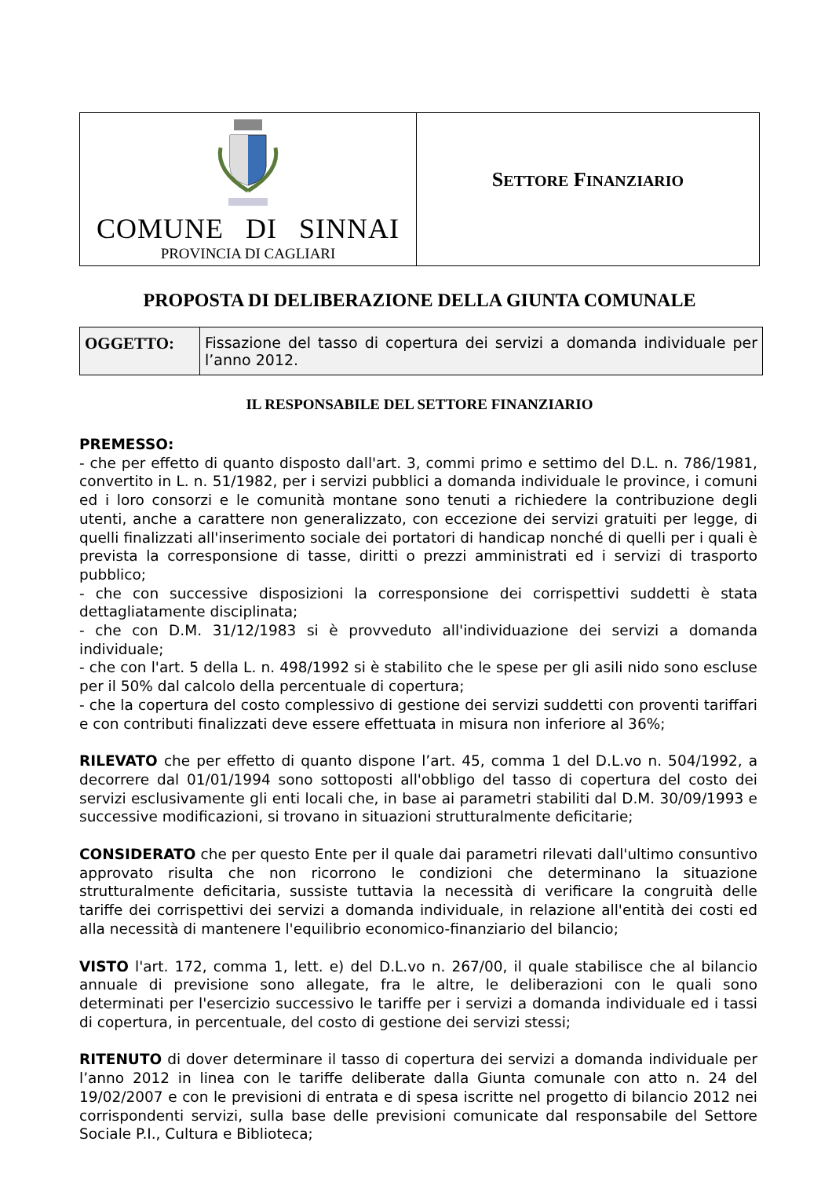| COMUNE DI SINNAI PROVINCIA DI CAGLIARI | S ETTORE F INANZIARIO |
PROPOSTA DI DELIBERAZIONE DELLA GIUNTA COMUNALE
| OGGETTO: | Fissazione del tasso di copertura dei servizi a domanda individuale per l’anno 2012. |
IL RESPONSABILE DEL SETTORE FINANZIARIO
PREMESSO:
- che per effetto di quanto disposto dall'art. 3, commi primo e settimo del D.L. n. 786/1981, convertito in L. n. 51/1982, per i servizi pubblici a domanda individuale le province, i comuni ed i loro consorzi e le comunità montane sono tenuti a richiedere la contribuzione degli utenti, anche a carattere non generalizzato, con eccezione dei servizi gratuiti per legge, di quelli finalizzati all'inserimento sociale dei portatori di handicap nonché di quelli per i quali è prevista la corresponsione di tasse, diritti o prezzi amministrati ed i servizi di trasporto pubblico;
- che con successive disposizioni la corresponsione dei corrispettivi suddetti è stata dettagliatamente disciplinata;
- che con D.M. 31/12/1983 si è provveduto all'individuazione dei servizi a domanda individuale;
- che con l'art. 5 della L. n. 498/1992 si è stabilito che le spese per gli asili nido sono escluse per il 50% dal calcolo della percentuale di copertura;
- che la copertura del costo complessivo di gestione dei servizi suddetti con proventi tariffari e con contributi finalizzati deve essere effettuata in misura non inferiore al 36%;
RILEVATO che per effetto di quanto dispone l’art. 45, comma 1 del D.L.vo n. 504/1992, a decorrere dal 01/01/1994 sono sottoposti all'obbligo del tasso di copertura del costo dei servizi esclusivamente gli enti locali che, in base ai parametri stabiliti dal D.M. 30/09/1993 e successive modificazioni, si trovano in situazioni strutturalmente deficitarie;
CONSIDERATO che per questo Ente per il quale dai parametri rilevati dall'ultimo consuntivo approvato risulta che non ricorrono le condizioni che determinano la situazione strutturalmente deficitaria, sussiste tuttavia la necessità di verificare la congruità delle tariffe dei corrispettivi dei servizi a domanda individuale, in relazione all'entità dei costi ed alla necessità di mantenere l'equilibrio economico-finanziario del bilancio;
VISTO l'art. 172, comma 1, lett. e) del D.L.vo n. 267/00, il quale stabilisce che al bilancio annuale di previsione sono allegate, fra le altre, le deliberazioni con le quali sono determinati per l'esercizio successivo le tariffe per i servizi a domanda individuale ed i tassi di copertura, in percentuale, del costo di gestione dei servizi stessi;
RITENUTO di dover determinare il tasso di copertura dei servizi a domanda individuale per l’anno 2012 in linea con le tariffe deliberate dalla Giunta comunale con atto n. 24 del 19/02/2007 e con le previsioni di entrata e di spesa iscritte nel progetto di bilancio 2012 nei corrispondenti servizi, sulla base delle previsioni comunicate dal responsabile del Settore Sociale P.I., Cultura e Biblioteca;